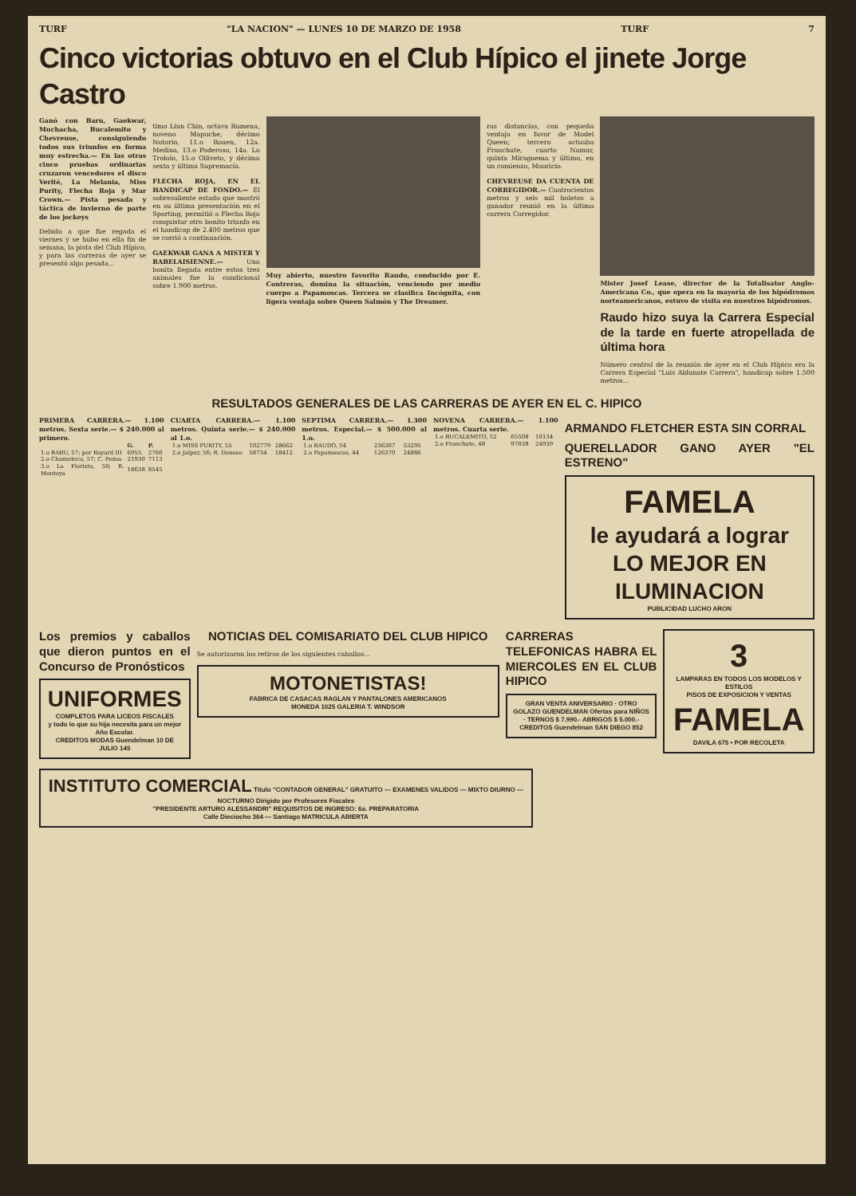TURF "LA NACION" — LUNES 10 DE MARZO DE 1958 TURF 7
Cinco victorias obtuvo en el Club Hípico el jinete Jorge Castro
Ganó con Baru, Gaekwar, Muchacha, Bucalemito y Chevreuse, consiguiendo todos sus triunfos en forma muy estrecha.— En las otras cinco pruebas ordinarias cruzaron vencedores el disco Verité, La Melania, Miss Purity, Flecha Roja y Mar Crown.— Pista pesada y táctica de invierno de parte de los jockeys
Debido a que fue regada el viernes y se hubo en ella fin de semana, la pista del Club Hípico, y para las carreras de ayer se presentó algo pesada...
timo Liun Chin, octava Rumena, noveno Mapuche, décimo Notorio, 11.o Rouen, 12a. Medina, 13.o Poderoso, 14a. La Trololo, 15.o Olliveto, y décima sexta y última Supremacía.
FLECHA ROJA, EN EL HANDICAP DE FONDO.— El sobresaliente estado que mostró en su última presentación en el Sporting, permitió a Flecha Roja conquistar otro bonito triunfo en el handicap de 2.400 metros que se corrió a continuación.
GAEKWAR GANA A MISTER Y RABELAISIENNE.— Una bonita llegada entre estos tres animales fue la condicional sobre 1.900 metros.
Muy abierto, nuestro favorito Raudo, conducido por E. Contreras, domina la situación, venciendo por medio cuerpo a Papamoscas. Tercera se clasifica Incógnita, con ligera ventaja sobre Queen Salmón y The Dreamer.
ras distancias, con pequeña ventaja en favor de Model Queen; tercero actuaba Franchute, cuarto Namur, quinta Miraguema y último, en un comienzo, Mauricio.
CHEVREUSE DA CUENTA DE CORREGIDOR.— Cuatrocientos metros y seis mil boletos a ganador reunió en la última carrera Corregidor.
Mister Josef Lease, director de la Totalisator Anglo-Americana Co., que opera en la mayoría de los hipódromos norteamericanos, estuvo de visita en nuestros hipódromos.
Raudo hizo suya la Carrera Especial de la tarde en fuerte atropellada de última hora
Número central de la reunión de ayer en el Club Hípico era la Carrera Especial "Luis Aldunate Carrera", handicap sobre 1.500 metros...
RESULTADOS GENERALES DE LAS CARRERAS DE AYER EN EL C. HIPICO
PRIMERA CARRERA.— 1.100 metros. Sexta serie.— $ 240.000 al primero.
| | G. | P. |
| --- | --- | --- |
| 1.o BARU, 57; por Bayard III | 6955 | 2760 |
| 2.o Chamuteca, 57; C. Pezoa | 21930 | 7113 |
| 3.o La Florista, 50; R. Montoya | 18638 | 8545 |
CUARTA CARRERA.— 1.100 metros. Quinta serie.— $ 240.000 al 1.o.
| 1.o MISS PURITY, 55 | 102779 | 28662 |
| 2.o Jalpur, 56; R. Donoso | 58734 | 18412 |
SEPTIMA CARRERA.— 1.300 metros. Especial.— $ 500.000 al 1.o.
| 1.o RAUDO, 54 | 236307 | 53295 |
| 2.o Papamoscas, 44 | 126370 | 24886 |
NOVENA CARRERA.— 1.100 metros. Cuarta serie.
| 1.o BUCALEMITO, 52 | 65508 | 10134 |
| 2.o Franchute, 48 | 97038 | 24939 |
ARMANDO FLETCHER ESTA SIN CORRAL
QUERELLADOR GANO AYER "EL ESTRENO"
FAMELA
le ayudará a lograr
LO MEJOR EN ILUMINACION
PUBLICIDAD LUCHO ARON
Los premios y caballos que dieron puntos en el Concurso de Pronósticos
UNIFORMES
COMPLETOS PARA LICEOS FISCALES
y todo lo que su hija necesita para un mejor Año Escolar.
CREDITOS MODAS Guendelman 10 DE JULIO 145
NOTICIAS DEL COMISARIATO DEL CLUB HIPICO
Se autorizaron los retiros de los siguientes caballos...
MOTONETISTAS!
FABRICA DE CASACAS RAGLAN Y PANTALONES AMERICANOS
MONEDA 1025 GALERIA T. WINDSOR
CARRERAS TELEFONICAS HABRA EL MIERCOLES EN EL CLUB HIPICO
GRAN VENTA ANIVERSARIO · OTRO GOLAZO GUENDELMAN Ofertas para NIÑOS · TERNOS $ 7.990.- ABRIGOS $ 5.000.- CREDITOS Guendelman SAN DIEGO 852
3
LAMPARAS EN TODOS LOS MODELOS Y ESTILOS
PISOS DE EXPOSICION Y VENTAS
FAMELA
DAVILA 675 • POR RECOLETA
INSTITUTO COMERCIAL Título "CONTADOR GENERAL" GRATUITO — EXAMENES VALIDOS — MIXTO DIURNO — NOCTURNO Dirigido por Profesores Fiscales
"PRESIDENTE ARTURO ALESSANDRI" REQUISITOS DE INGRESO: 6a. PREPARATORIA
Calle Dieciocho 364 — Santiago MATRICULA ABIERTA